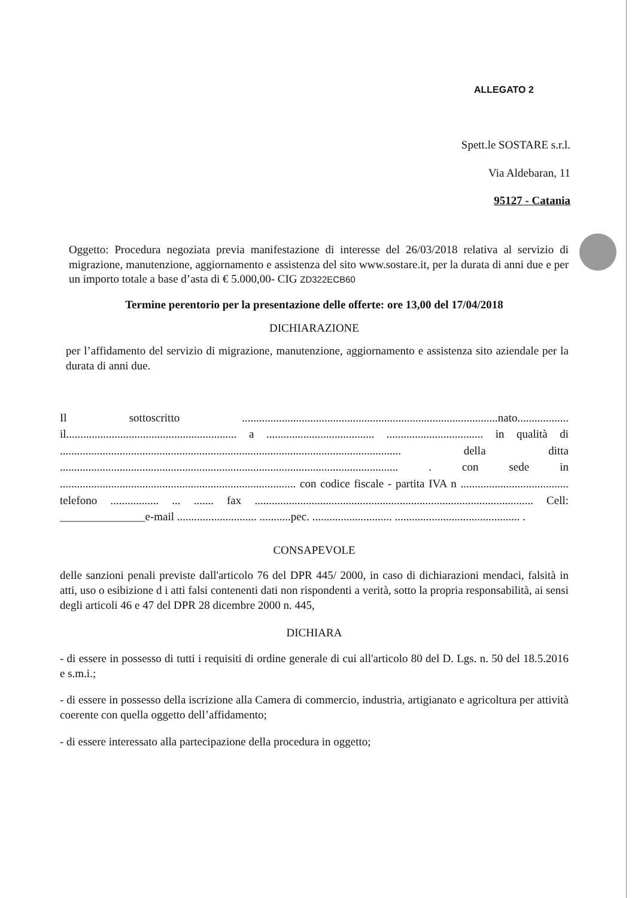ALLEGATO 2
Spett.le SOSTARE s.r.l.
Via Aldebaran, 11
95127 - Catania
Oggetto: Procedura negoziata previa manifestazione di interesse del 26/03/2018 relativa al servizio di migrazione, manutenzione, aggiornamento e assistenza del sito www.sostare.it, per la durata di anni due e per un importo totale a base d’asta di € 5.000,00- CIG ZD322ECB60
Termine perentorio per la presentazione delle offerte: ore 13,00 del 17/04/2018
DICHIARAZIONE
per l’affidamento del servizio di migrazione, manutenzione, aggiornamento e assistenza sito aziendale per la durata di anni due.
Il sottoscritto ..........................................................................................nato.................. il............................................................ a ...................................... .................................. in qualità di ........................................................................................................................ della ditta ....................................................................................................................... . con sede in ................................................................................... con codice fiscale - partita IVA n ...................................... telefono ................. ... ....... fax .................................................................................................. Cell: _______________e-mail ............................ ...........pec. ............................ ............................................ .
CONSAPEVOLE
delle sanzioni penali previste dall'articolo 76 del DPR 445/ 2000, in caso di dichiarazioni mendaci, falsità in atti, uso o esibizione d i atti falsi contenenti dati non rispondenti a verità, sotto la propria responsabilità, ai sensi degli articoli 46 e 47 del DPR 28 dicembre 2000 n. 445,
DICHIARA
- di essere in possesso di tutti i requisiti di ordine generale di cui all'articolo 80 del D. Lgs. n. 50 del 18.5.2016 e s.m.i.;
- di essere in possesso della iscrizione alla Camera di commercio, industria, artigianato e agricoltura per attività coerente con quella oggetto dell’affidamento;
- di essere interessato alla partecipazione della procedura in oggetto;